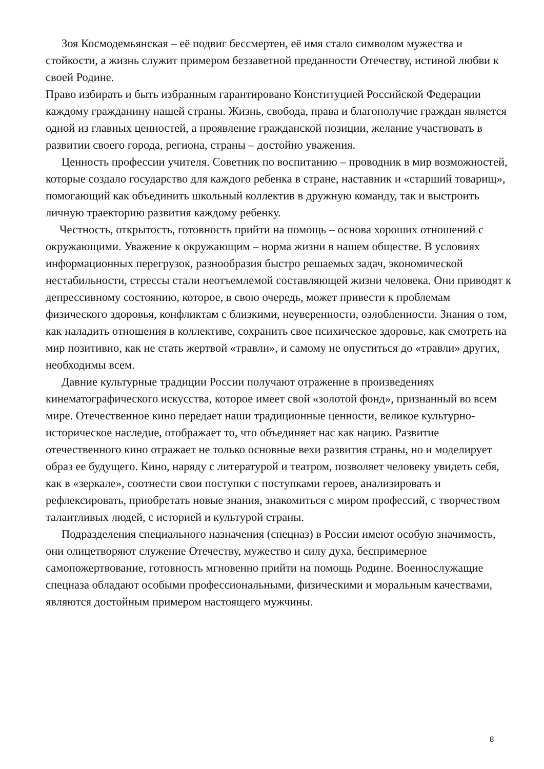Зоя Космодемьянская – её подвиг бессмертен, её имя стало символом мужества и стойкости, а жизнь служит примером беззаветной преданности Отечеству, истиной любви к своей Родине.
Право избирать и быть избранным гарантировано Конституцией Российской Федерации каждому гражданину нашей страны. Жизнь, свобода, права и благополучие граждан является одной из главных ценностей, а проявление гражданской позиции, желание участвовать в развитии своего города, региона, страны – достойно уважения.
Ценность профессии учителя. Советник по воспитанию – проводник в мир возможностей, которые создало государство для каждого ребенка в стране, наставник и «старший товарищ», помогающий как объединить школьный коллектив в дружную команду, так и выстроить личную траекторию развития каждому ребенку.
Честность, открытость, готовность прийти на помощь – основа хороших отношений с окружающими. Уважение к окружающим – норма жизни в нашем обществе. В условиях информационных перегрузок, разнообразия быстро решаемых задач, экономической нестабильности, стрессы стали неотъемлемой составляющей жизни человека. Они приводят к депрессивному состоянию, которое, в свою очередь, может привести к проблемам физического здоровья, конфликтам с близкими, неуверенности, озлобленности. Знания о том, как наладить отношения в коллективе, сохранить свое психическое здоровье, как смотреть на мир позитивно, как не стать жертвой «травли», и самому не опуститься до «травли» других, необходимы всем.
Давние культурные традиции России получают отражение в произведениях кинематографического искусства, которое имеет свой «золотой фонд», признанный во всем мире. Отечественное кино передает наши традиционные ценности, великое культурно-историческое наследие, отображает то, что объединяет нас как нацию. Развитие отечественного кино отражает не только основные вехи развития страны, но и моделирует образ ее будущего. Кино, наряду с литературой и театром, позволяет человеку увидеть себя, как в «зеркале», соотнести свои поступки с поступками героев, анализировать и рефлексировать, приобретать новые знания, знакомиться с миром профессий, с творчеством талантливых людей, с историей и культурой страны.
Подразделения специального назначения (спецназ) в России имеют особую значимость, они олицетворяют служение Отечеству, мужество и силу духа, беспримерное самопожертвование, готовность мгновенно прийти на помощь Родине. Военнослужащие спецназа обладают особыми профессиональными, физическими и моральным качествами, являются достойным примером настоящего мужчины.
8